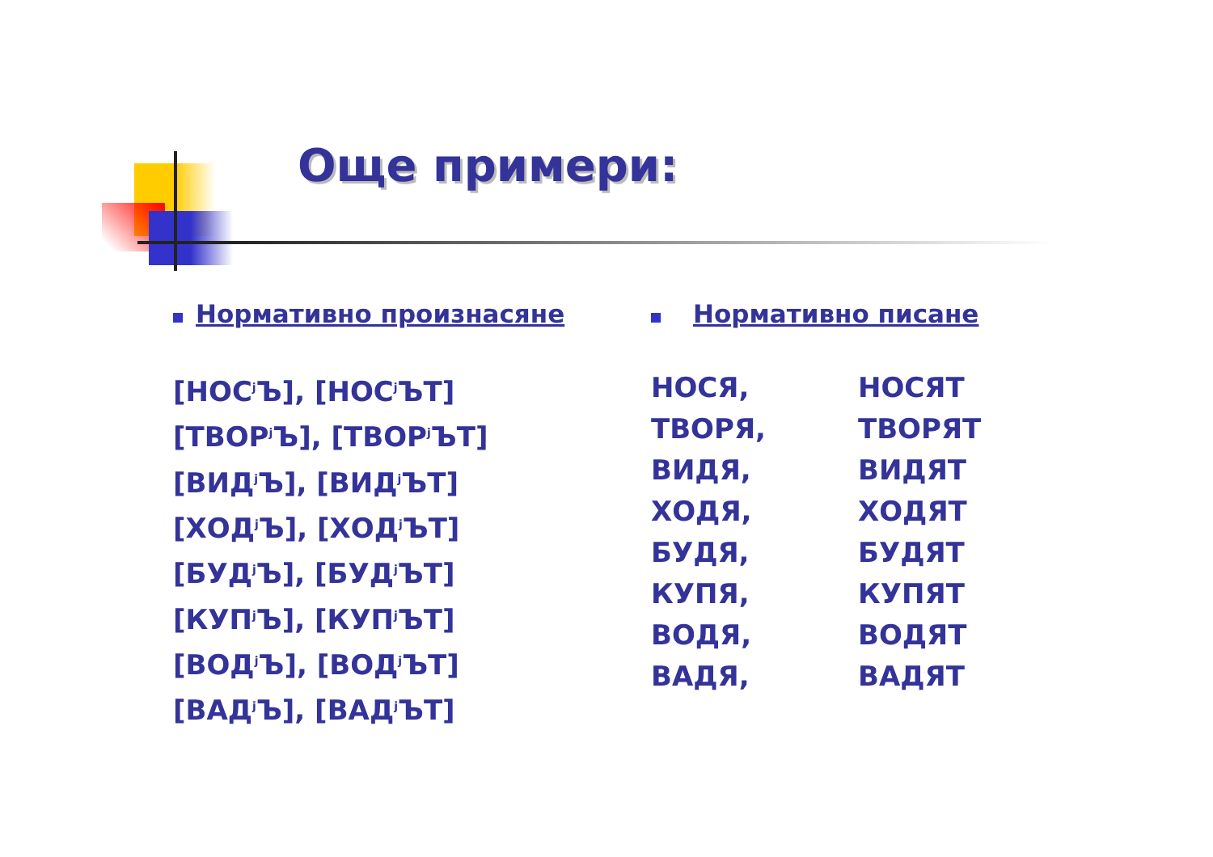Още примери:
Нормативно произнасяне
[НОС<sup>j</sup>Ъ], [НОС<sup>j</sup>ЪТ]
[ТВОР<sup>j</sup>Ъ], [ТВОР<sup>j</sup>ЪТ]
[ВИД<sup>j</sup>Ъ], [ВИД<sup>j</sup>ЪТ]
[ХОД<sup>j</sup>Ъ], [ХОД<sup>j</sup>ЪТ]
[БУД<sup>j</sup>Ъ], [БУД<sup>j</sup>ЪТ]
[КУП<sup>j</sup>Ъ], [КУП<sup>j</sup>ЪТ]
[ВОД<sup>j</sup>Ъ], [ВОД<sup>j</sup>ЪТ]
[ВАД<sup>j</sup>Ъ], [ВАД<sup>j</sup>ЪТ]
Нормативно писане
НОСЯ,
ТВОРЯ,
ВИДЯ,
ХОДЯ,
БУДЯ,
КУПЯ,
ВОДЯ,
ВАДЯ,
НОСЯТ
ТВОРЯТ
ВИДЯТ
ХОДЯТ
БУДЯТ
КУПЯТ
ВОДЯТ
ВАДЯТ